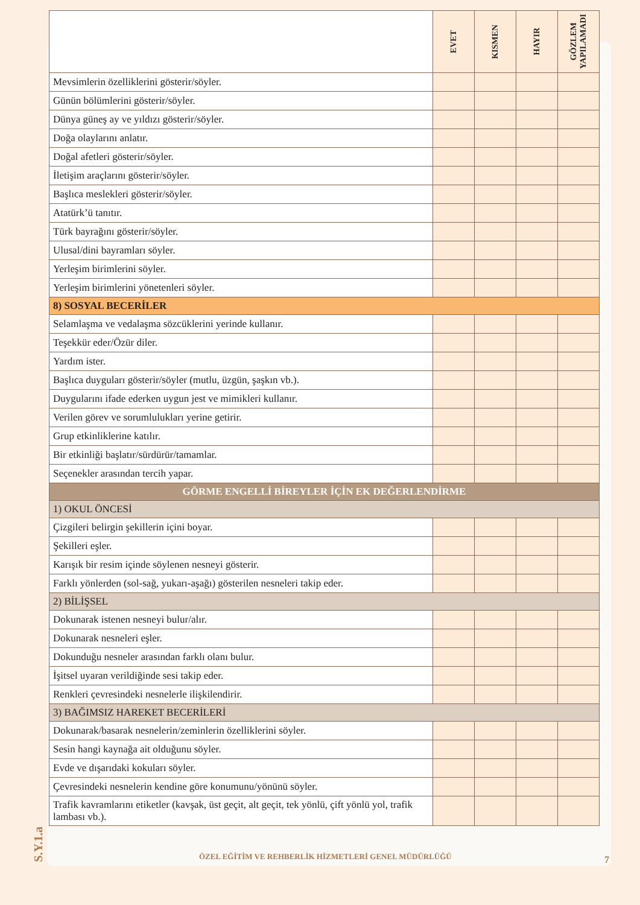| | EVET | KISMEN | HAYIR | GÖZLEM YAPILAMADI |
| --- | --- | --- | --- | --- |
| Mevsimlerin özelliklerini gösterir/söyler. | | | | |
| Günün bölümlerini gösterir/söyler. | | | | |
| Dünya güneş ay ve yıldızı gösterir/söyler. | | | | |
| Doğa olaylarını anlatır. | | | | |
| Doğal afetleri gösterir/söyler. | | | | |
| İletişim araçlarını gösterir/söyler. | | | | |
| Başlıca meslekleri gösterir/söyler. | | | | |
| Atatürk’ü tanıtır. | | | | |
| Türk bayrağını gösterir/söyler. | | | | |
| Ulusal/dini bayramları söyler. | | | | |
| Yerleşim birimlerini söyler. | | | | |
| Yerleşim birimlerini yönetenleri söyler. | | | | |
| 8) SOSYAL BECERİLER | | | | |
| Selamlaşma ve vedalaşma sözcüklerini yerinde kullanır. | | | | |
| Teşekkür eder/Özür diler. | | | | |
| Yardım ister. | | | | |
| Başlıca duyguları gösterir/söyler (mutlu, üzgün, şaşkın vb.). | | | | |
| Duygularını ifade ederken uygun jest ve mimikleri kullanır. | | | | |
| Verilen görev ve sorumlulukları yerine getirir. | | | | |
| Grup etkinliklerine katılır. | | | | |
| Bir etkinliği başlatır/sürdürür/tamamlar. | | | | |
| Seçenekler arasından tercih yapar. | | | | |
| GÖRME ENGELLİ BİREYLER İÇİN EK DEĞERLENDİRME | | | | |
| 1) OKUL ÖNCESİ | | | | |
| Çizgileri belirgin şekillerin içini boyar. | | | | |
| Şekilleri eşler. | | | | |
| Karışık bir resim içinde söylenen nesneyi gösterir. | | | | |
| Farklı yönlerden (sol-sağ, yukarı-aşağı) gösterilen nesneleri takip eder. | | | | |
| 2) BİLİŞSEL | | | | |
| Dokunarak istenen nesneyi bulur/alır. | | | | |
| Dokunarak nesneleri eşler. | | | | |
| Dokunduğu nesneler arasından farklı olanı bulur. | | | | |
| İşitsel uyaran verildiğinde sesi takip eder. | | | | |
| Renkleri çevresindeki nesnelerle ilişkilendirir. | | | | |
| 3) BAĞIMSIZ HAREKET BECERİLERİ | | | | |
| Dokunarak/basarak nesnelerin/zeminlerin özelliklerini söyler. | | | | |
| Sesin hangi kaynağa ait olduğunu söyler. | | | | |
| Evde ve dışarıdaki kokuları söyler. | | | | |
| Çevresindeki nesnelerin kendine göre konumunu/yönünü söyler. | | | | |
| Trafik kavramlarını etiketler (kavşak, üst geçit, alt geçit, tek yönlü, çift yönlü yol, trafik lambası vb.). | | | | |
S.Y.1.a
ÖZEL EĞİTİM VE REHBERLİK HİZMETLERİ GENEL MÜDÜRLÜĞÜ
7